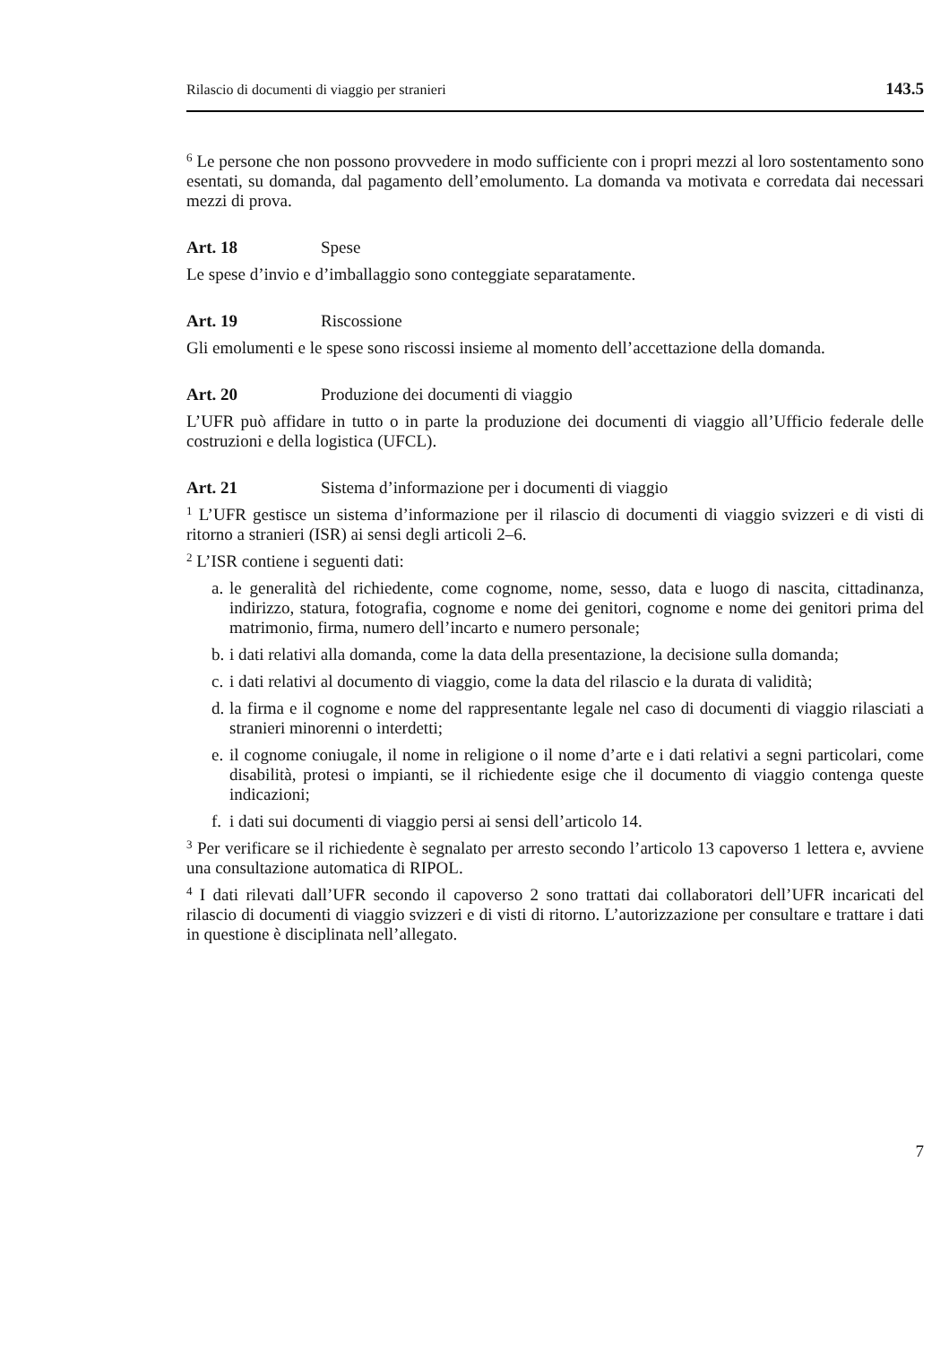Rilascio di documenti di viaggio per stranieri 143.5
<sup>6</sup> Le persone che non possono provvedere in modo sufficiente con i propri mezzi al loro sostentamento sono esentati, su domanda, dal pagamento dell’emolumento. La domanda va motivata e corredata dai necessari mezzi di prova.
Art. 18 Spese
Le spese d’invio e d’imballaggio sono conteggiate separatamente.
Art. 19 Riscossione
Gli emolumenti e le spese sono riscossi insieme al momento dell’accettazione della domanda.
Art. 20 Produzione dei documenti di viaggio
L’UFR può affidare in tutto o in parte la produzione dei documenti di viaggio all’Ufficio federale delle costruzioni e della logistica (UFCL).
Art. 21 Sistema d’informazione per i documenti di viaggio
<sup>1</sup> L’UFR gestisce un sistema d’informazione per il rilascio di documenti di viaggio svizzeri e di visti di ritorno a stranieri (ISR) ai sensi degli articoli 2–6.
<sup>2</sup> L’ISR contiene i seguenti dati:
a. le generalità del richiedente, come cognome, nome, sesso, data e luogo di nascita, cittadinanza, indirizzo, statura, fotografia, cognome e nome dei genitori, cognome e nome dei genitori prima del matrimonio, firma, numero dell’incarto e numero personale;
b. i dati relativi alla domanda, come la data della presentazione, la decisione sulla domanda;
c. i dati relativi al documento di viaggio, come la data del rilascio e la durata di validità;
d. la firma e il cognome e nome del rappresentante legale nel caso di documenti di viaggio rilasciati a stranieri minorenni o interdetti;
e. il cognome coniugale, il nome in religione o il nome d’arte e i dati relativi a segni particolari, come disabilità, protesi o impianti, se il richiedente esige che il documento di viaggio contenga queste indicazioni;
f. i dati sui documenti di viaggio persi ai sensi dell’articolo 14.
<sup>3</sup> Per verificare se il richiedente è segnalato per arresto secondo l’articolo 13 capoverso 1 lettera e, avviene una consultazione automatica di RIPOL.
<sup>4</sup> I dati rilevati dall’UFR secondo il capoverso 2 sono trattati dai collaboratori dell’UFR incaricati del rilascio di documenti di viaggio svizzeri e di visti di ritorno. L’autorizzazione per consultare e trattare i dati in questione è disciplinata nell’allegato.
7